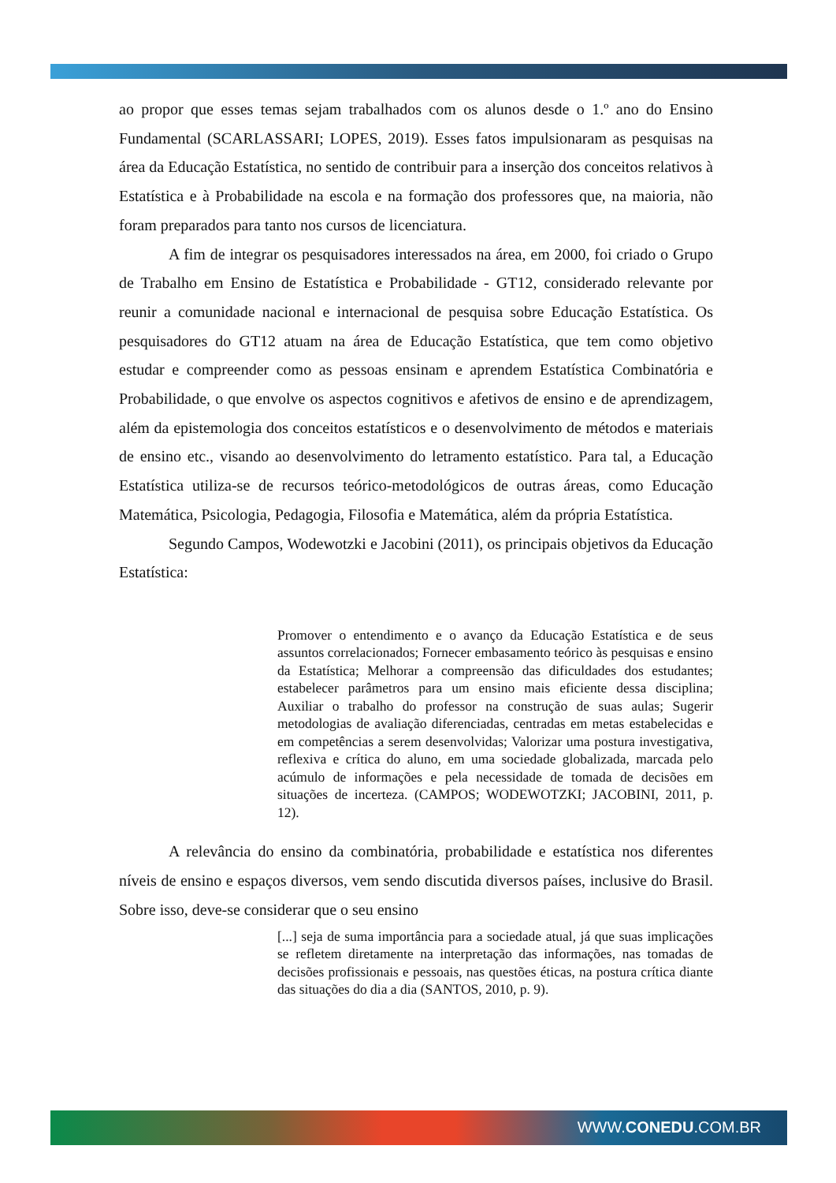ao propor que esses temas sejam trabalhados com os alunos desde o 1.º ano do Ensino Fundamental (SCARLASSARI; LOPES, 2019). Esses fatos impulsionaram as pesquisas na área da Educação Estatística, no sentido de contribuir para a inserção dos conceitos relativos à Estatística e à Probabilidade na escola e na formação dos professores que, na maioria, não foram preparados para tanto nos cursos de licenciatura.
A fim de integrar os pesquisadores interessados na área, em 2000, foi criado o Grupo de Trabalho em Ensino de Estatística e Probabilidade - GT12, considerado relevante por reunir a comunidade nacional e internacional de pesquisa sobre Educação Estatística. Os pesquisadores do GT12 atuam na área de Educação Estatística, que tem como objetivo estudar e compreender como as pessoas ensinam e aprendem Estatística Combinatória e Probabilidade, o que envolve os aspectos cognitivos e afetivos de ensino e de aprendizagem, além da epistemologia dos conceitos estatísticos e o desenvolvimento de métodos e materiais de ensino etc., visando ao desenvolvimento do letramento estatístico. Para tal, a Educação Estatística utiliza-se de recursos teórico-metodológicos de outras áreas, como Educação Matemática, Psicologia, Pedagogia, Filosofia e Matemática, além da própria Estatística.
Segundo Campos, Wodewotzki e Jacobini (2011), os principais objetivos da Educação Estatística:
Promover o entendimento e o avanço da Educação Estatística e de seus assuntos correlacionados; Fornecer embasamento teórico às pesquisas e ensino da Estatística; Melhorar a compreensão das dificuldades dos estudantes; estabelecer parâmetros para um ensino mais eficiente dessa disciplina; Auxiliar o trabalho do professor na construção de suas aulas; Sugerir metodologias de avaliação diferenciadas, centradas em metas estabelecidas e em competências a serem desenvolvidas; Valorizar uma postura investigativa, reflexiva e crítica do aluno, em uma sociedade globalizada, marcada pelo acúmulo de informações e pela necessidade de tomada de decisões em situações de incerteza. (CAMPOS; WODEWOTZKI; JACOBINI, 2011, p. 12).
A relevância do ensino da combinatória, probabilidade e estatística nos diferentes níveis de ensino e espaços diversos, vem sendo discutida diversos países, inclusive do Brasil. Sobre isso, deve-se considerar que o seu ensino
[...] seja de suma importância para a sociedade atual, já que suas implicações se refletem diretamente na interpretação das informações, nas tomadas de decisões profissionais e pessoais, nas questões éticas, na postura crítica diante das situações do dia a dia (SANTOS, 2010, p. 9).
WWW.CONEDU.COM.BR